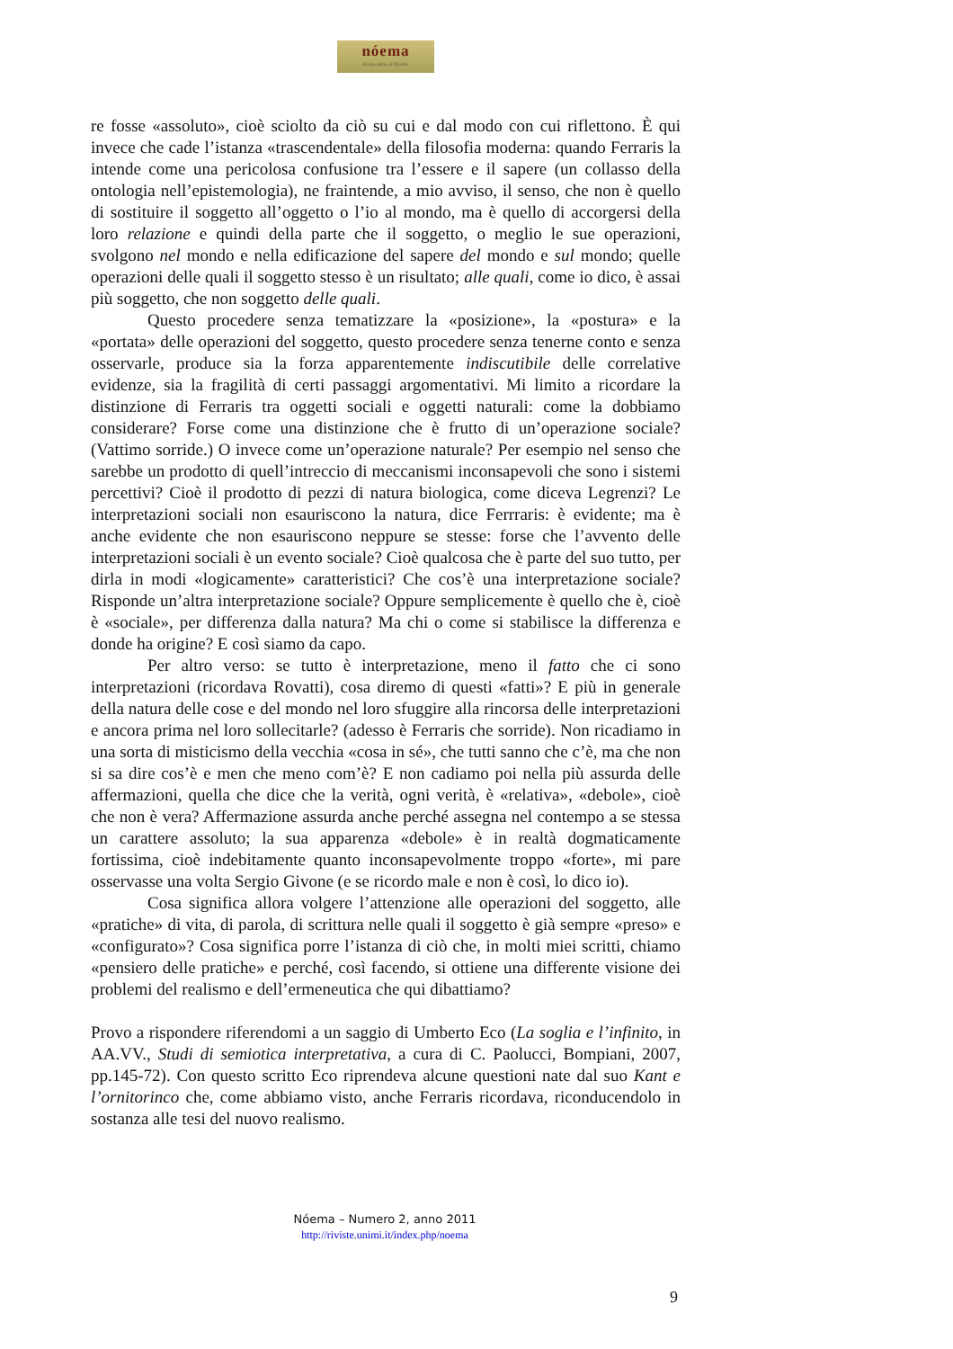nóema
Rivista online di filosofia
re fosse «assoluto», cioè sciolto da ciò su cui e dal modo con cui riflettono. È qui invece che cade l’istanza «trascendentale» della filosofia moderna: quando Ferraris la intende come una pericolosa confusione tra l’essere e il sapere (un collasso della ontologia nell’epistemologia), ne fraintende, a mio avviso, il senso, che non è quello di sostituire il soggetto all’oggetto o l’io al mondo, ma è quello di accorgersi della loro relazione e quindi della parte che il soggetto, o meglio le sue operazioni, svolgono nel mondo e nella edificazione del sapere del mondo e sul mondo; quelle operazioni delle quali il soggetto stesso è un risultato; alle quali, come io dico, è assai più soggetto, che non soggetto delle quali.
Questo procedere senza tematizzare la «posizione», la «postura» e la «portata» delle operazioni del soggetto, questo procedere senza tenerne conto e senza osservarle, produce sia la forza apparentemente indiscutibile delle correlative evidenze, sia la fragilità di certi passaggi argomentativi. Mi limito a ricordare la distinzione di Ferraris tra oggetti sociali e oggetti naturali: come la dobbiamo considerare? Forse come una distinzione che è frutto di un’operazione sociale? (Vattimo sorride.) O invece come un’operazione naturale? Per esempio nel senso che sarebbe un prodotto di quell’intreccio di meccanismi inconsapevoli che sono i sistemi percettivi? Cioè il prodotto di pezzi di natura biologica, come diceva Legrenzi? Le interpretazioni sociali non esauriscono la natura, dice Ferrraris: è evidente; ma è anche evidente che non esauriscono neppure se stesse: forse che l’avvento delle interpretazioni sociali è un evento sociale? Cioè qualcosa che è parte del suo tutto, per dirla in modi «logicamente» caratteristici? Che cos’è una interpretazione sociale? Risponde un’altra interpretazione sociale? Oppure semplicemente è quello che è, cioè è «sociale», per differenza dalla natura? Ma chi o come si stabilisce la differenza e donde ha origine? E così siamo da capo.
Per altro verso: se tutto è interpretazione, meno il fatto che ci sono interpretazioni (ricordava Rovatti), cosa diremo di questi «fatti»? E più in generale della natura delle cose e del mondo nel loro sfuggire alla rincorsa delle interpretazioni e ancora prima nel loro sollecitarle? (adesso è Ferraris che sorride). Non ricadiamo in una sorta di misticismo della vecchia «cosa in sé», che tutti sanno che c’è, ma che non si sa dire cos’è e men che meno com’è? E non cadiamo poi nella più assurda delle affermazioni, quella che dice che la verità, ogni verità, è «relativa», «debole», cioè che non è vera? Affermazione assurda anche perché assegna nel contempo a se stessa un carattere assoluto; la sua apparenza «debole» è in realtà dogmaticamente fortissima, cioè indebitamente quanto inconsapevolmente troppo «forte», mi pare osservasse una volta Sergio Givone (e se ricordo male e non è così, lo dico io).
Cosa significa allora volgere l’attenzione alle operazioni del soggetto, alle «pratiche» di vita, di parola, di scrittura nelle quali il soggetto è già sempre «preso» e «configurato»? Cosa significa porre l’istanza di ciò che, in molti miei scritti, chiamo «pensiero delle pratiche» e perché, così facendo, si ottiene una differente visione dei problemi del realismo e dell’ermeneutica che qui dibattiamo?
Provo a rispondere riferendomi a un saggio di Umberto Eco (La soglia e l’infinito, in AA.VV., Studi di semiotica interpretativa, a cura di C. Paolucci, Bompiani, 2007, pp.145-72). Con questo scritto Eco riprendeva alcune questioni nate dal suo Kant e l’ornitorinco che, come abbiamo visto, anche Ferraris ricordava, riconducendolo in sostanza alle tesi del nuovo realismo.
Nóema – Numero 2, anno 2011
http://riviste.unimi.it/index.php/noema
9